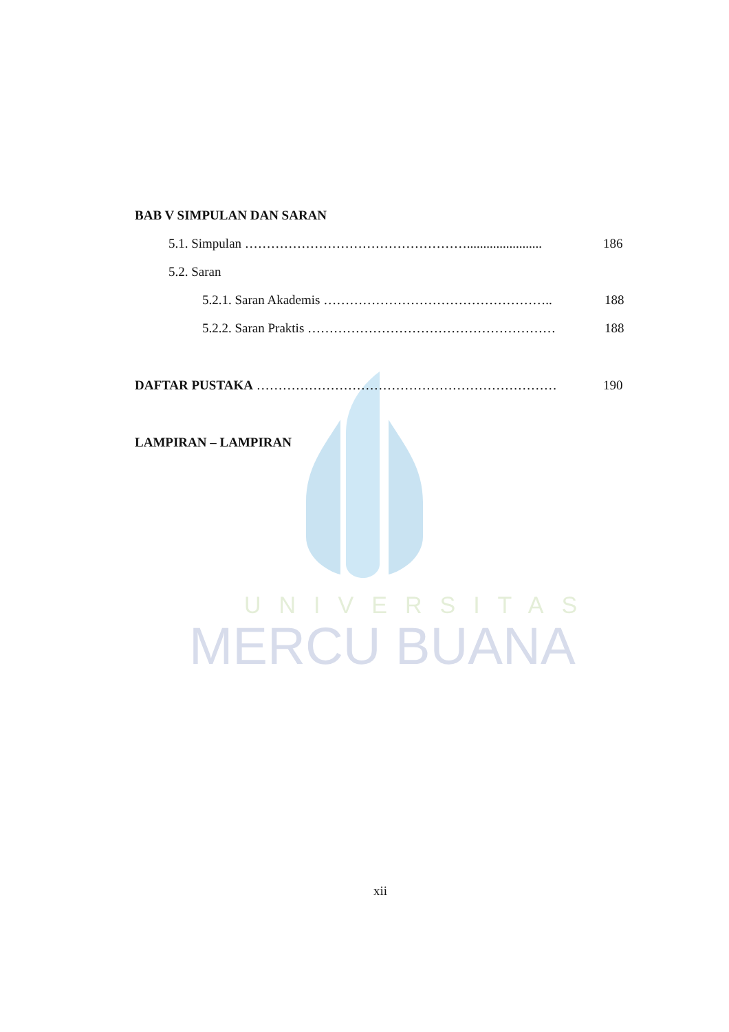UNIVERSITAS
MERCU BUANA
BAB V SIMPULAN DAN SARAN
5.1. Simpulan ……………………………………………....................... 186
5.2. Saran
5.2.1. Saran Akademis …………………………………………….. 188
5.2.2. Saran Praktis ………………………………………………… 188
DAFTAR PUSTAKA …………………………………………………………… 190
LAMPIRAN – LAMPIRAN
xii